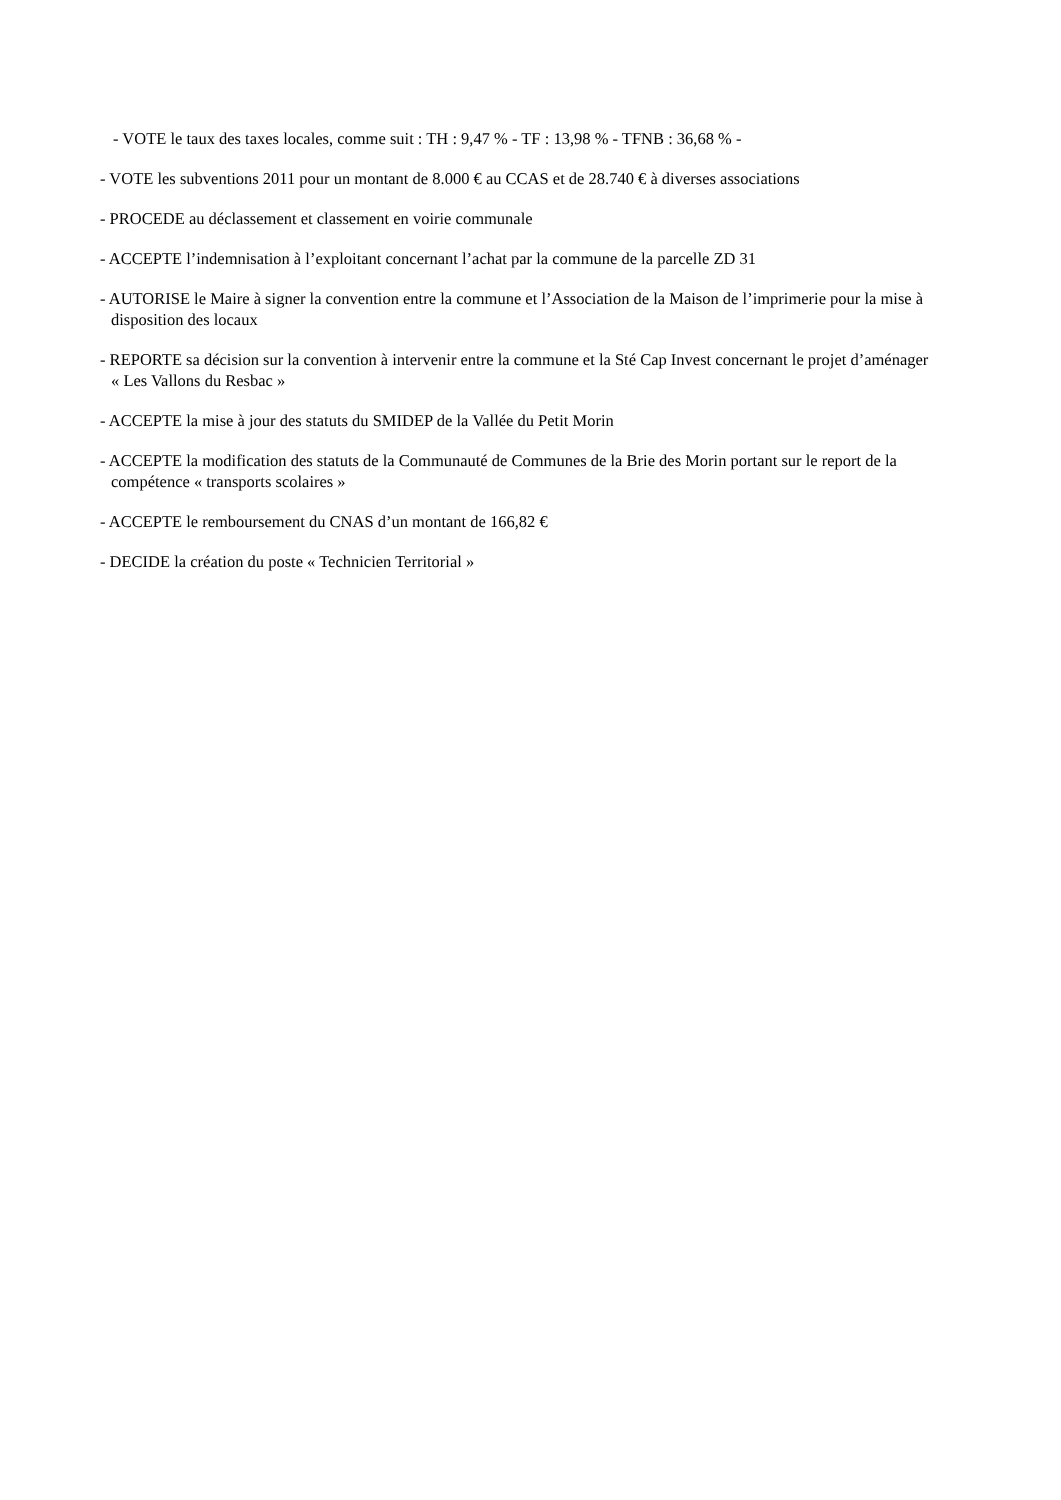- VOTE le taux des taxes locales, comme suit : TH : 9,47 % - TF : 13,98 % - TFNB : 36,68 % -
- VOTE les subventions 2011 pour un montant de 8.000 € au CCAS et de 28.740 € à diverses associations
- PROCEDE au déclassement et classement en voirie communale
- ACCEPTE l’indemnisation à l’exploitant concernant l’achat par la commune de la parcelle ZD 31
- AUTORISE le Maire à signer la convention entre la commune et l’Association de la Maison de l’imprimerie pour la mise à disposition des locaux
- REPORTE sa décision sur la convention à intervenir entre la commune et la Sté Cap Invest concernant le projet d’aménager « Les Vallons du Resbac »
- ACCEPTE la mise à jour des statuts du SMIDEP de la Vallée du Petit Morin
- ACCEPTE la modification des statuts de la Communauté de Communes de la Brie des Morin portant sur le report de la compétence « transports scolaires »
- ACCEPTE le remboursement du CNAS d’un montant de 166,82 €
- DECIDE la création du poste « Technicien Territorial »